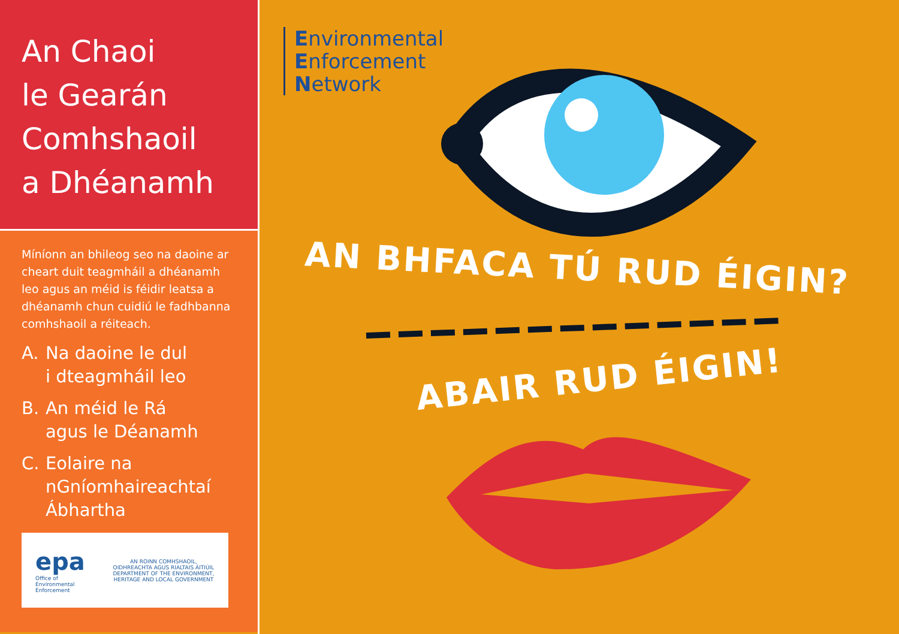An Chaoi
le Gearán
Comhshaoil
a Dhéanamh
Míníonn an bhileog seo na daoine ar cheart duit teagmháil a dhéanamh leo agus an méid is féidir leatsa a dhéanamh chun cuidiú le fadhbanna comhshaoil a réiteach.
A. Na daoine le dul
i dteagmháil leo
B. An méid le Rá
agus le Déanamh
C. Eolaire na
nGníomhaireachtaí
Ábhartha
epa
Office of
Environmental
Enforcement
AN ROINN COMHSHAOIL, OIDHREACHTA AGUS RIALTAIS ÁITIÚIL
DEPARTMENT OF THE ENVIRONMENT, HERITAGE AND LOCAL GOVERNMENT
Environmental
Enforcement
Network
AN BHFACA TÚ RUD ÉIGIN?
ABAIR RUD ÉIGIN!